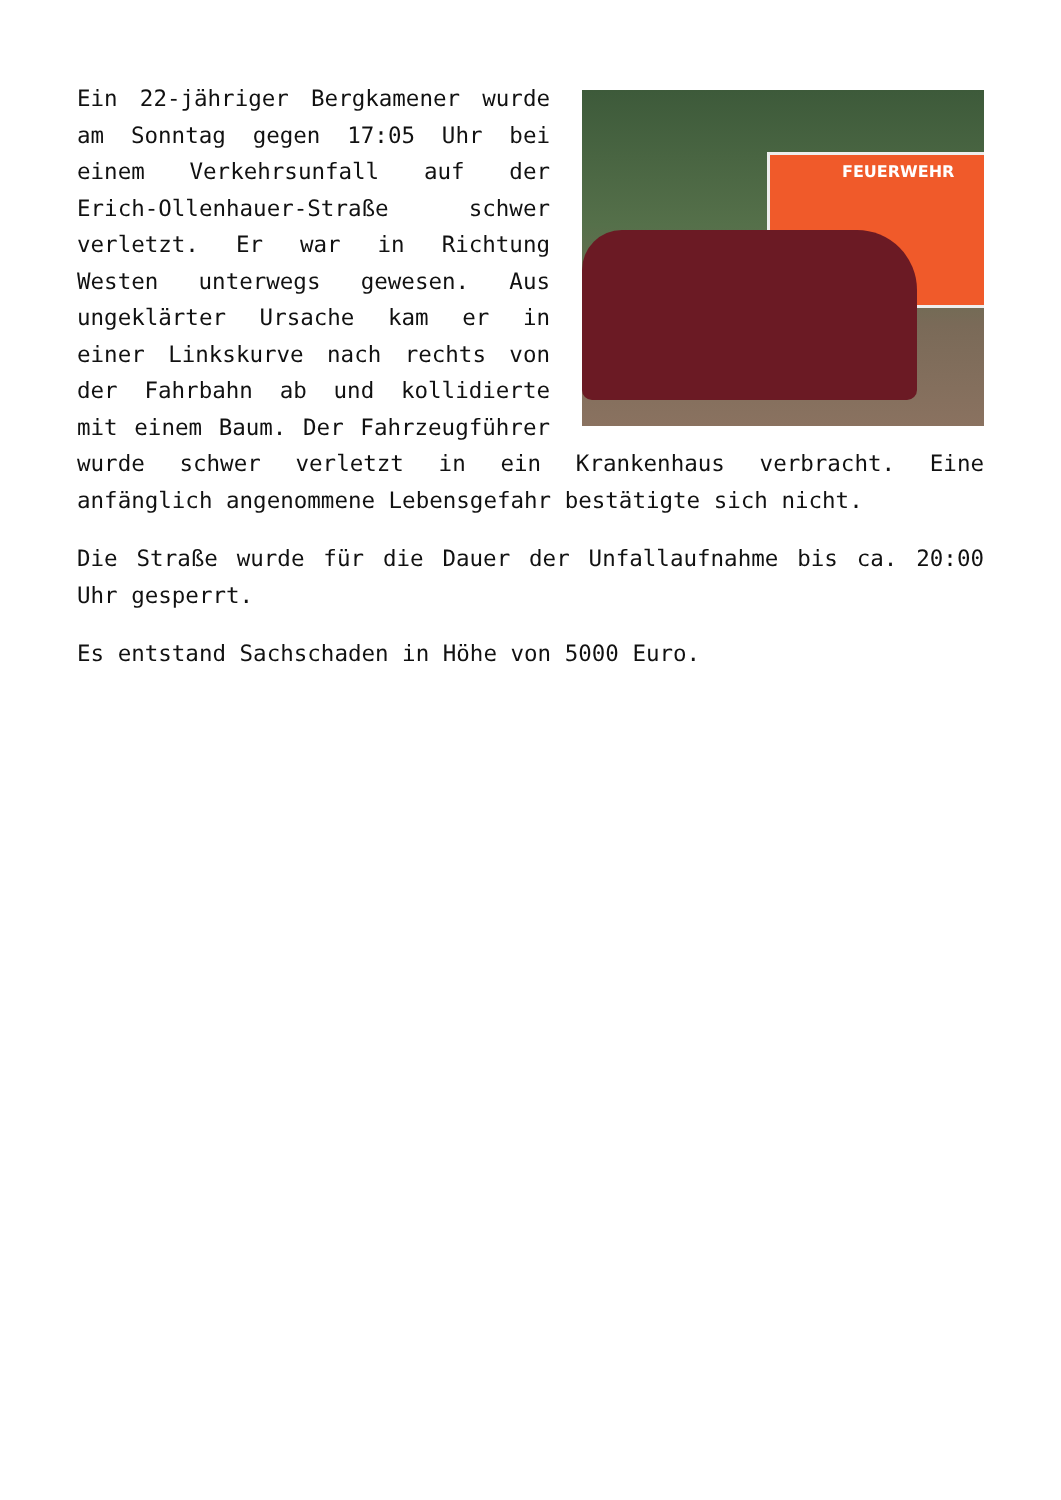FEUERWEHR
Ein 22-jähriger Bergkamener wurde am Sonntag gegen 17:05 Uhr bei einem Verkehrsunfall auf der Erich-Ollenhauer-Straße schwer verletzt. Er war in Richtung Westen unterwegs gewesen. Aus ungeklärter Ursache kam er in einer Linkskurve nach rechts von der Fahrbahn ab und kollidierte mit einem Baum. Der Fahrzeugführer wurde schwer verletzt in ein Krankenhaus verbracht. Eine anfänglich angenommene Lebensgefahr bestätigte sich nicht.
Die Straße wurde für die Dauer der Unfallaufnahme bis ca. 20:00 Uhr gesperrt.
Es entstand Sachschaden in Höhe von 5000 Euro.